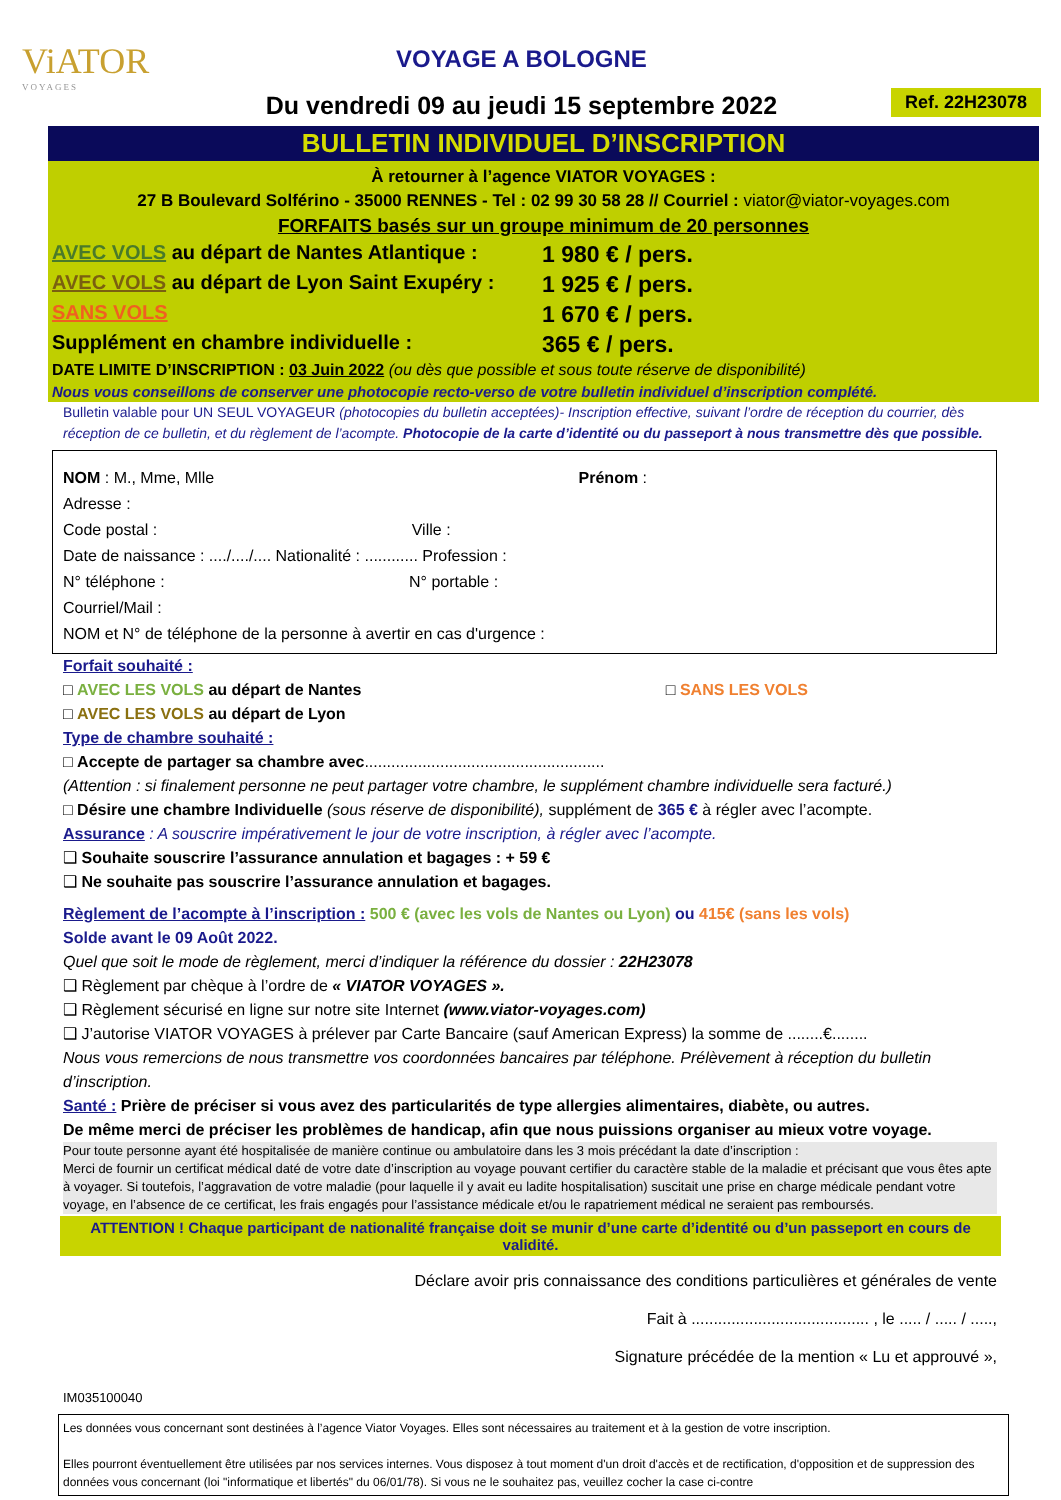ViATOR
VOYAGES
VOYAGE A BOLOGNE
Du vendredi 09 au jeudi 15 septembre 2022
Ref. 22H23078
BULLETIN INDIVIDUEL D’INSCRIPTION
À retourner à l’agence VIATOR VOYAGES :
27 B Boulevard Solférino - 35000 RENNES - Tel : 02 99 30 58 28 // Courriel : viator@viator-voyages.com
FORFAITS basés sur un groupe minimum de 20 personnes
AVEC VOLS au départ de Nantes Atlantique : 1 980 € / pers.
AVEC VOLS au départ de Lyon Saint Exupéry : 1 925 € / pers.
SANS VOLS 1 670 € / pers.
Supplément en chambre individuelle : 365 € / pers.
DATE LIMITE D’INSCRIPTION : 03 Juin 2022 (ou dès que possible et sous toute réserve de disponibilité)
Nous vous conseillons de conserver une photocopie recto-verso de votre bulletin individuel d’inscription complété.
Bulletin valable pour UN SEUL VOYAGEUR (photocopies du bulletin acceptées)- Inscription effective, suivant l’ordre de réception du courrier, dès réception de ce bulletin, et du règlement de l’acompte. Photocopie de la carte d’identité ou du passeport à nous transmettre dès que possible.
NOM : M., Mme, Mlle Prénom :
Adresse :
Code postal : Ville :
Date de naissance : ..../..../.... Nationalité : ............ Profession :
N° téléphone : N° portable :
Courriel/Mail :
NOM et N° de téléphone de la personne à avertir en cas d'urgence :
Forfait souhaité :
□ AVEC LES VOLS au départ de Nantes □ SANS LES VOLS
□ AVEC LES VOLS au départ de Lyon
Type de chambre souhaité :
□ Accepte de partager sa chambre avec......................................................
(Attention : si finalement personne ne peut partager votre chambre, le supplément chambre individuelle sera facturé.)
□ Désire une chambre Individuelle (sous réserve de disponibilité), supplément de 365 € à régler avec l’acompte.
Assurance : A souscrire impérativement le jour de votre inscription, à régler avec l’acompte.
❑ Souhaite souscrire l’assurance annulation et bagages : + 59 €
❑ Ne souhaite pas souscrire l’assurance annulation et bagages.
Règlement de l’acompte à l’inscription : 500 € (avec les vols de Nantes ou Lyon) ou 415€ (sans les vols)
Solde avant le 09 Août 2022.
Quel que soit le mode de règlement, merci d’indiquer la référence du dossier : 22H23078
❑ Règlement par chèque à l’ordre de « VIATOR VOYAGES ».
❑ Règlement sécurisé en ligne sur notre site Internet (www.viator-voyages.com)
❑ J’autorise VIATOR VOYAGES à prélever par Carte Bancaire (sauf American Express) la somme de ........€........
Nous vous remercions de nous transmettre vos coordonnées bancaires par téléphone. Prélèvement à réception du bulletin d’inscription.
Santé : Prière de préciser si vous avez des particularités de type allergies alimentaires, diabète, ou autres.
De même merci de préciser les problèmes de handicap, afin que nous puissions organiser au mieux votre voyage.
Pour toute personne ayant été hospitalisée de manière continue ou ambulatoire dans les 3 mois précédant la date d’inscription :
Merci de fournir un certificat médical daté de votre date d’inscription au voyage pouvant certifier du caractère stable de la maladie et précisant que vous êtes apte à voyager. Si toutefois, l’aggravation de votre maladie (pour laquelle il y avait eu ladite hospitalisation) suscitait une prise en charge médicale pendant votre voyage, en l’absence de ce certificat, les frais engagés pour l’assistance médicale et/ou le rapatriement médical ne seraient pas remboursés.
ATTENTION ! Chaque participant de nationalité française doit se munir d’une carte d’identité ou d’un passeport en cours de validité.
Déclare avoir pris connaissance des conditions particulières et générales de vente
Fait à ........................................ , le ..... / ..... / .....,
Signature précédée de la mention « Lu et approuvé »,
IM035100040
Les données vous concernant sont destinées à l’agence Viator Voyages. Elles sont nécessaires au traitement et à la gestion de votre inscription.
Elles pourront éventuellement être utilisées par nos services internes. Vous disposez à tout moment d'un droit d'accès et de rectification, d'opposition et de suppression des données vous concernant (loi "informatique et libertés" du 06/01/78). Si vous ne le souhaitez pas, veuillez cocher la case ci-contre